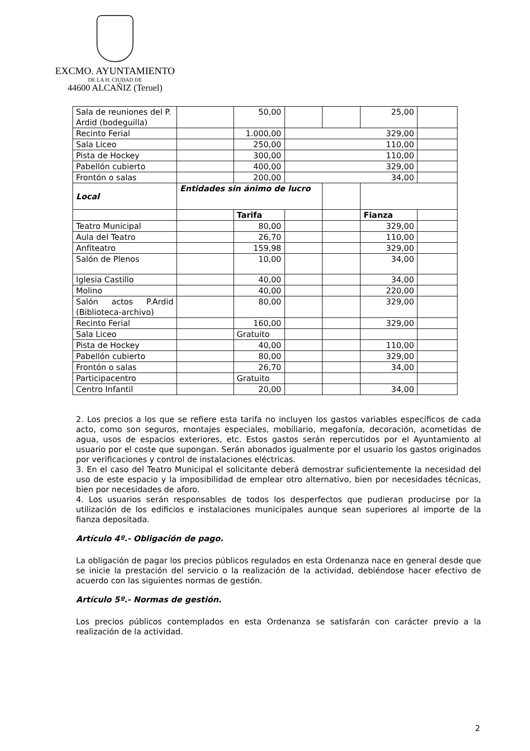EXCMO. AYUNTAMIENTO
DE LA H. CIUDAD DE
44600 ALCAÑIZ (Teruel)
| Sala de reuniones del P. Ardid (bodeguilla) | | 50,00 | | | 25,00 | |
| Recinto Ferial | | 1.000,00 | 329,00 | | | |
| Sala Liceo | | 250,00 | 110,00 | | | |
| Pista de Hockey | | 300,00 | 110,00 | | | |
| Pabellón cubierto | | 400,00 | 329,00 | | | |
| Frontón o salas | | 200,00 | 34,00 | | | |
| Local | Entidades sin ánimo de lucro | | | | | |
| | | Tarifa | | | Fianza | |
| Teatro Municipal | | 80,00 | | | 329,00 | |
| Aula del Teatro | | 26,70 | | | 110,00 | |
| Anfiteatro | | 159,98 | | | 329,00 | |
| Salón de Plenos | | 10,00 | | | 34,00 | |
| Iglesia Castillo | | 40,00 | | | 34,00 | |
| Molino | | 40,00 | | | 220,00 | |
| Salón actos P.Ardid (Biblioteca-archivo) | | 80,00 | | | 329,00 | |
| Recinto Ferial | | 160,00 | | | 329,00 | |
| Sala Liceo | | Gratuito | | | | |
| Pista de Hockey | | 40,00 | | | 110,00 | |
| Pabellón cubierto | | 80,00 | | | 329,00 | |
| Frontón o salas | | 26,70 | | | 34,00 | |
| Participacentro | | Gratuito | | | | |
| Centro Infantil | | 20,00 | | | 34,00 | |
2. Los precios a los que se refiere esta tarifa no incluyen los gastos variables específicos de cada acto, como son seguros, montajes especiales, mobiliario, megafonía, decoración, acometidas de agua, usos de espacios exteriores, etc. Estos gastos serán repercutidos por el Ayuntamiento al usuario por el coste que supongan. Serán abonados igualmente por el usuario los gastos originados por verificaciones y control de instalaciones eléctricas.
3. En el caso del Teatro Municipal el solicitante deberá demostrar suficientemente la necesidad del uso de este espacio y la imposibilidad de emplear otro alternativo, bien por necesidades técnicas, bien por necesidades de aforo.
4. Los usuarios serán responsables de todos los desperfectos que pudieran producirse por la utilización de los edificios e instalaciones municipales aunque sean superiores al importe de la fianza depositada.
Artículo 4º.- Obligación de pago.
La obligación de pagar los precios públicos regulados en esta Ordenanza nace en general desde que se inicie la prestación del servicio o la realización de la actividad, debiéndose hacer efectivo de acuerdo con las siguientes normas de gestión.
Artículo 5º.- Normas de gestión.
Los precios públicos contemplados en esta Ordenanza se satisfarán con carácter previo a la realización de la actividad.
2